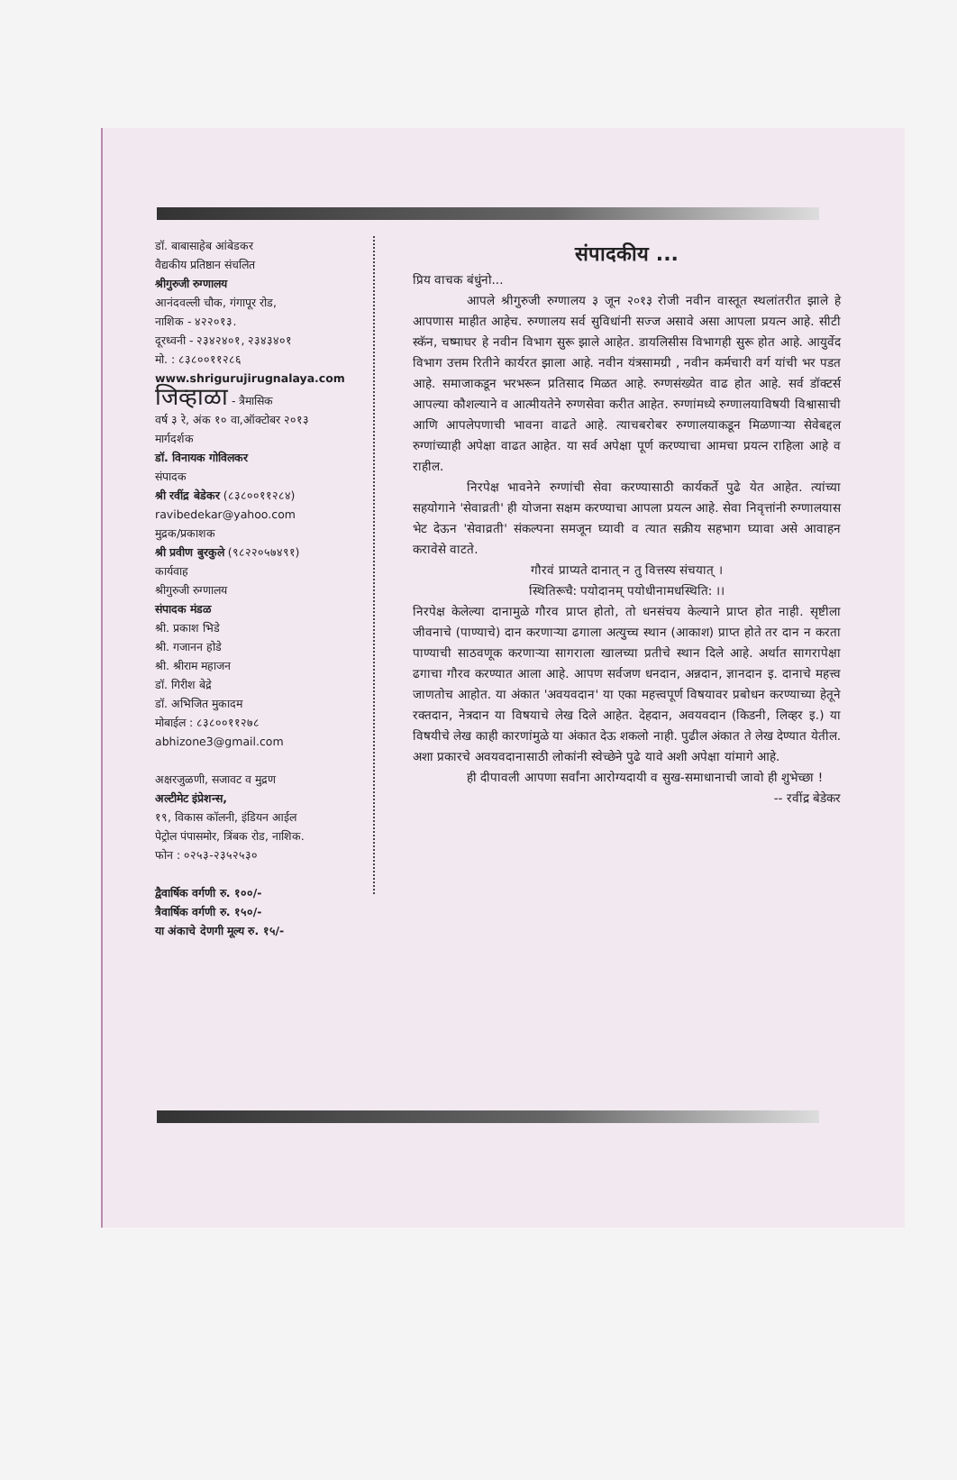डॉ. बाबासाहेब आंबेडकर
वैद्यकीय प्रतिष्ठान संचलित
श्रीगुरुजी रुग्णालय
आनंदवल्ली चौक, गंगापूर रोड,
नाशिक - ४२२०१३.
दूरध्वनी - २३४२४०१, २३४३४०१
मो. : ८३८००११२८६
www.shrigurujirugnalaya.com
जिव्हाळा - त्रैमासिक
वर्ष ३ रे, अंक १० वा,ऑक्टोबर २०१३
मार्गदर्शक
डॉ. विनायक गोविलकर
संपादक
श्री रवींद्र बेडेकर (८३८००११२८४)
ravibedekar@yahoo.com
मुद्रक/प्रकाशक
श्री प्रवीण बुरकुले (९८२२०५७४९१)
कार्यवाह
श्रीगुरुजी रुग्णालय
संपादक मंडळ
श्री. प्रकाश भिडे
श्री. गजानन होडे
श्री. श्रीराम महाजन
डॉ. गिरीश बेद्रे
डॉ. अभिजित मुकादम
मोबाईल : ८३८००११२७८
abhizone3@gmail.com
अक्षरजुळणी, सजावट व मुद्रण
अल्टीमेट इंप्रेशन्स,
१९, विकास कॉलनी, इंडियन आईल
पेट्रोल पंपासमोर, त्रिंबक रोड, नाशिक.
फोन : ०२५३-२३५२५३०
द्वैवार्षिक वर्गणी रु. १००/-
त्रैवार्षिक वर्गणी रु. १५०/-
या अंकाचे देणगी मूल्य रु. १५/-
संपादकीय ...
प्रिय वाचक बंधुंनो...
आपले श्रीगुरुजी रुग्णालय ३ जून २०१३ रोजी नवीन वास्तूत स्थलांतरीत झाले हे आपणास माहीत आहेच. रुग्णालय सर्व सुविधांनी सज्ज असावे असा आपला प्रयत्न आहे. सीटी स्कॅन, चष्माघर हे नवीन विभाग सुरू झाले आहेत. डायलिसीस विभागही सुरू होत आहे. आयुर्वेद विभाग उत्तम रितीने कार्यरत झाला आहे. नवीन यंत्रसामग्री , नवीन कर्मचारी वर्ग यांची भर पडत आहे. समाजाकडून भरभरून प्रतिसाद मिळत आहे. रुग्णसंख्येत वाढ होत आहे. सर्व डॉक्टर्स आपल्या कौशल्याने व आत्मीयतेने रुग्णसेवा करीत आहेत. रुग्णांमध्ये रुग्णालयाविषयी विश्वासाची आणि आपलेपणाची भावना वाढते आहे. त्याचबरोबर रुग्णालयाकडून मिळणाऱ्या सेवेबद्दल रुग्णांच्याही अपेक्षा वाढत आहेत. या सर्व अपेक्षा पूर्ण करण्याचा आमचा प्रयत्न राहिला आहे व राहील.
निरपेक्ष भावनेने रुग्णांची सेवा करण्यासाठी कार्यकर्ते पुढे येत आहेत. त्यांच्या सहयोगाने 'सेवाव्रती' ही योजना सक्षम करण्याचा आपला प्रयत्न आहे. सेवा निवृत्तांनी रुग्णालयास भेट देऊन 'सेवाव्रती' संकल्पना समजून घ्यावी व त्यात सक्रीय सहभाग घ्यावा असे आवाहन करावेसे वाटते.
गौरवं प्राप्यते दानात् न तु वित्तस्य संचयात् ।
स्थितिरूचै: पयोदानम् पयोधीनामधस्थिति: ।।
निरपेक्ष केलेल्या दानामुळे गौरव प्राप्त होतो, तो धनसंचय केल्याने प्राप्त होत नाही. सृष्टीला जीवनाचे (पाण्याचे) दान करणाऱ्या ढगाला अत्युच्च स्थान (आकाश) प्राप्त होते तर दान न करता पाण्याची साठवणूक करणाऱ्या सागराला खालच्या प्रतीचे स्थान दिले आहे. अर्थात सागरापेक्षा ढगाचा गौरव करण्यात आला आहे. आपण सर्वजण धनदान, अन्नदान, ज्ञानदान इ. दानाचे महत्त्व जाणतोच आहोत. या अंकात 'अवयवदान' या एका महत्त्वपूर्ण विषयावर प्रबोधन करण्याच्या हेतूने रक्तदान, नेत्रदान या विषयाचे लेख दिले आहेत. देहदान, अवयवदान (किडनी, लिव्हर इ.) या विषयीचे लेख काही कारणांमुळे या अंकात देऊ शकलो नाही. पुढील अंकात ते लेख देण्यात येतील. अशा प्रकारचे अवयवदानासाठी लोकांनी स्वेच्छेने पुढे यावे अशी अपेक्षा यांमागे आहे.
ही दीपावली आपणा सर्वांना आरोग्यदायी व सुख-समाधानाची जावो ही शुभेच्छा !
-- रवींद्र बेडेकर